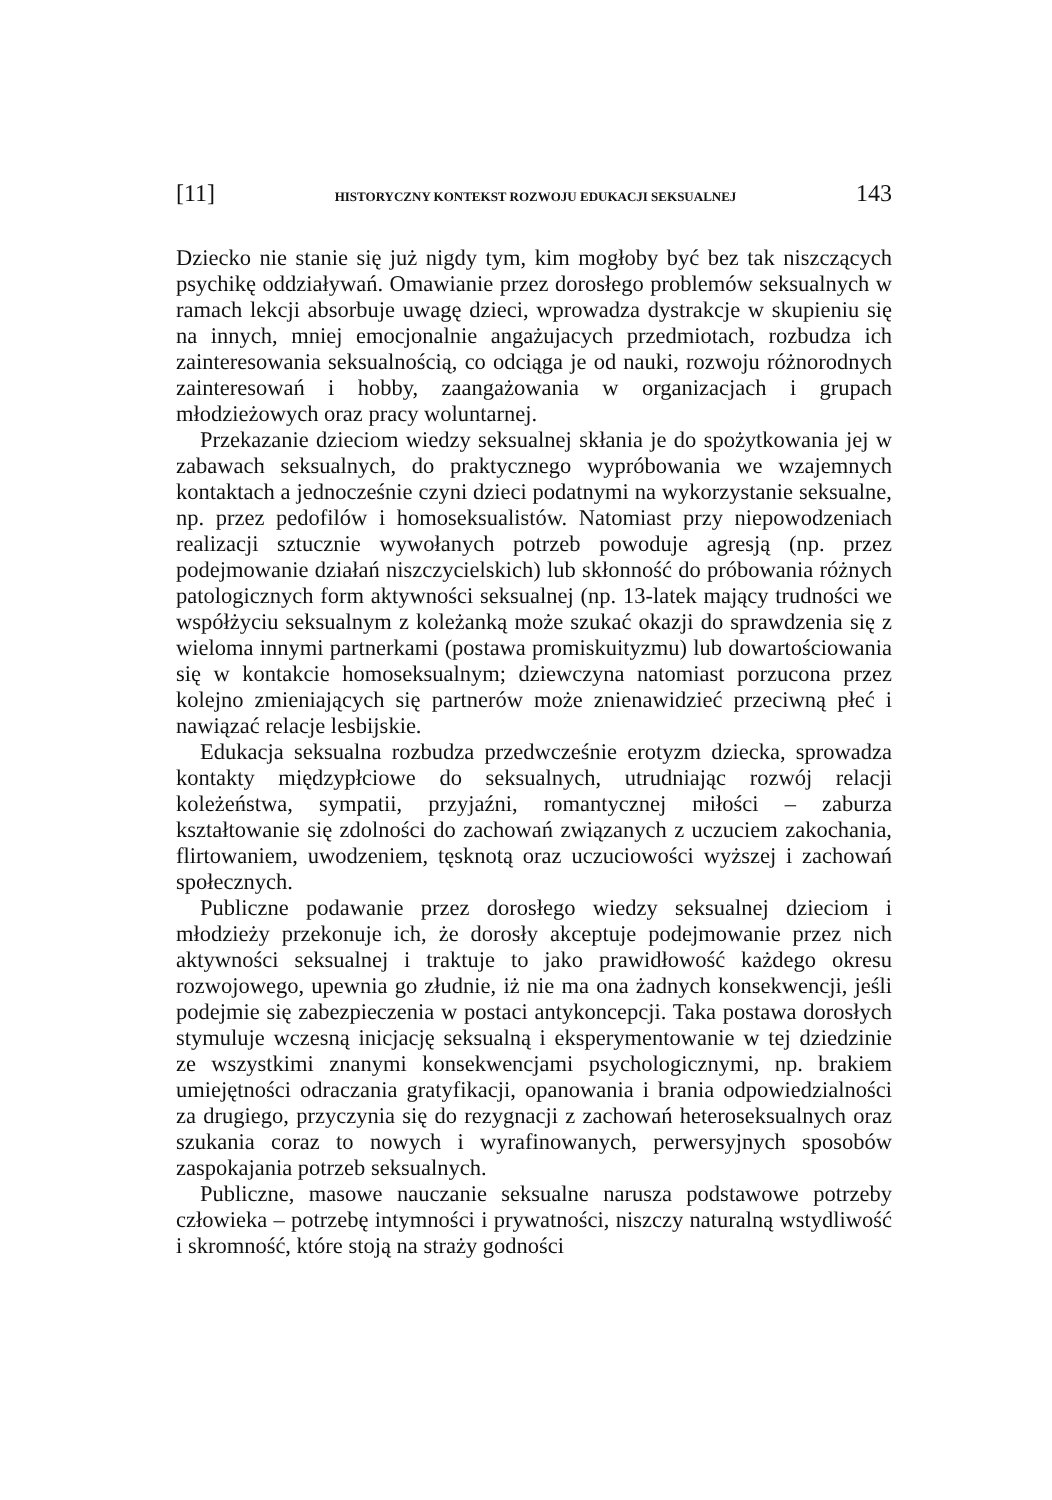[11] HISTORYCZNY KONTEKST ROZWOJU EDUKACJI SEKSUALNEJ 143
Dziecko nie stanie się już nigdy tym, kim mogłoby być bez tak niszczących psychikę oddziaływań. Omawianie przez dorosłego problemów seksualnych w ramach lekcji absorbuje uwagę dzieci, wprowadza dystrakcje w skupieniu się na innych, mniej emocjonalnie angażujacych przedmiotach, rozbudza ich zainteresowania seksualnością, co odciąga je od nauki, rozwoju różnorodnych zainteresowań i hobby, zaangażowania w organizacjach i grupach młodzieżowych oraz pracy woluntarnej.
Przekazanie dzieciom wiedzy seksualnej skłania je do spożytkowania jej w zabawach seksualnych, do praktycznego wypróbowania we wzajemnych kontaktach a jednocześnie czyni dzieci podatnymi na wykorzystanie seksualne, np. przez pedofilów i homoseksualistów. Natomiast przy niepowodzeniach realizacji sztucznie wywołanych potrzeb powoduje agresją (np. przez podejmowanie działań niszczycielskich) lub skłonność do próbowania różnych patologicznych form aktywności seksualnej (np. 13-latek mający trudności we współżyciu seksualnym z koleżanką może szukać okazji do sprawdzenia się z wieloma innymi partnerkami (postawa promiskuityzmu) lub dowartościowania się w kontakcie homoseksualnym; dziewczyna natomiast porzucona przez kolejno zmieniających się partnerów może znienawidzieć przeciwną płeć i nawiązać relacje lesbijskie.
Edukacja seksualna rozbudza przedwcześnie erotyzm dziecka, sprowadza kontakty międzypłciowe do seksualnych, utrudniając rozwój relacji koleżeństwa, sympatii, przyjaźni, romantycznej miłości – zaburza kształtowanie się zdolności do zachowań związanych z uczuciem zakochania, flirtowaniem, uwodzeniem, tęsknotą oraz uczuciowości wyższej i zachowań społecznych.
Publiczne podawanie przez dorosłego wiedzy seksualnej dzieciom i młodzieży przekonuje ich, że dorosły akceptuje podejmowanie przez nich aktywności seksualnej i traktuje to jako prawidłowość każdego okresu rozwojowego, upewnia go złudnie, iż nie ma ona żadnych konsekwencji, jeśli podejmie się zabezpieczenia w postaci antykoncepcji. Taka postawa dorosłych stymuluje wczesną inicjację seksualną i eksperymentowanie w tej dziedzinie ze wszystkimi znanymi konsekwencjami psychologicznymi, np. brakiem umiejętności odraczania gratyfikacji, opanowania i brania odpowiedzialności za drugiego, przyczynia się do rezygnacji z zachowań heteroseksualnych oraz szukania coraz to nowych i wyrafinowanych, perwersyjnych sposobów zaspokajania potrzeb seksualnych.
Publiczne, masowe nauczanie seksualne narusza podstawowe potrzeby człowieka – potrzebę intymności i prywatności, niszczy naturalną wstydliwość i skromność, które stoją na straży godności